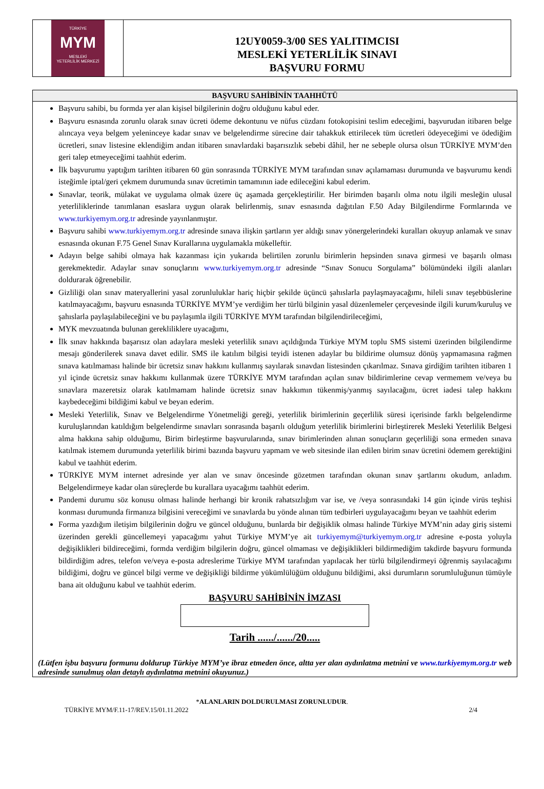TÜRKİYE
MYM
MESLEKİ
YETERLİLİK MERKEZİ
12UY0059-3/00 SES YALITIMCISI
MESLEKİ YETERLİLİK SINAVI
BAŞVURU FORMU
BAŞVURU SAHİBİNİN TAAHHÜTÜ
Başvuru sahibi, bu formda yer alan kişisel bilgilerinin doğru olduğunu kabul eder.
Başvuru esnasında zorunlu olarak sınav ücreti ödeme dekontunu ve nüfus cüzdanı fotokopisini teslim edeceğimi, başvurudan itibaren belge alıncaya veya belgem yeleninceye kadar sınav ve belgelendirme sürecine dair tahakkuk ettirilecek tüm ücretleri ödeyeceğimi ve ödediğim ücretleri, sınav listesine eklendiğim andan itibaren sınavlardaki başarısızlık sebebi dâhil, her ne sebeple olursa olsun TÜRKİYE MYM’den geri talep etmeyeceğimi taahhüt ederim.
İlk başvurumu yaptığım tarihten itibaren 60 gün sonrasında TÜRKİYE MYM tarafından sınav açılamaması durumunda ve başvurumu kendi isteğimle iptal/geri çekmem durumunda sınav ücretimin tamamının iade edileceğini kabul ederim.
Sınavlar, teorik, mülakat ve uygulama olmak üzere üç aşamada gerçekleştirilir. Her birimden başarılı olma notu ilgili mesleğin ulusal yeterliliklerinde tanımlanan esaslara uygun olarak belirlenmiş, sınav esnasında dağıtılan F.50 Aday Bilgilendirme Formlarında ve www.turkiyemym.org.tr adresinde yayınlanmıştır.
Başvuru sahibi www.turkiyemym.org.tr adresinde sınava ilişkin şartların yer aldığı sınav yönergelerindeki kuralları okuyup anlamak ve sınav esnasında okunan F.75 Genel Sınav Kurallarına uygulamakla mükelleftir.
Adayın belge sahibi olmaya hak kazanması için yukarıda belirtilen zorunlu birimlerin hepsinden sınava girmesi ve başarılı olması gerekmektedir. Adaylar sınav sonuçlarını www.turkiyemym.org.tr adresinde “Sınav Sonucu Sorgulama” bölümündeki ilgili alanları doldurarak öğrenebilir.
Gizliliği olan sınav materyallerini yasal zorunluluklar hariç hiçbir şekilde üçüncü şahıslarla paylaşmayacağımı, hileli sınav teşebbüslerine katılmayacağımı, başvuru esnasında TÜRKİYE MYM’ye verdiğim her türlü bilginin yasal düzenlemeler çerçevesinde ilgili kurum/kuruluş ve şahıslarla paylaşılabileceğini ve bu paylaşımla ilgili TÜRKİYE MYM tarafından bilgilendirileceğimi,
MYK mevzuatında bulunan gerekliliklere uyacağımı,
İlk sınav hakkında başarısız olan adaylara mesleki yeterlilik sınavı açıldığında Türkiye MYM toplu SMS sistemi üzerinden bilgilendirme mesajı gönderilerek sınava davet edilir. SMS ile katılım bilgisi teyidi istenen adaylar bu bildirime olumsuz dönüş yapmamasına rağmen sınava katılmaması halinde bir ücretsiz sınav hakkını kullanmış sayılarak sınavdan listesinden çıkarılmaz. Sınava girdiğim tarihten itibaren 1 yıl içinde ücretsiz sınav hakkımı kullanmak üzere TÜRKİYE MYM tarafından açılan sınav bildirimlerine cevap vermemem ve/veya bu sınavlara mazeretsiz olarak katılmamam halinde ücretsiz sınav hakkımın tükenmiş/yanmış sayılacağını, ücret iadesi talep hakkını kaybedeceğimi bildiğimi kabul ve beyan ederim.
Mesleki Yeterlilik, Sınav ve Belgelendirme Yönetmeliği gereği, yeterlilik birimlerinin geçerlilik süresi içerisinde farklı belgelendirme kuruluşlarından katıldığım belgelendirme sınavları sonrasında başarılı olduğum yeterlilik birimlerini birleştirerek Mesleki Yeterlilik Belgesi alma hakkına sahip olduğumu, Birim birleştirme başvurularında, sınav birimlerinden alınan sonuçların geçerliliği sona ermeden sınava katılmak istemem durumunda yeterlilik birimi bazında başvuru yapmam ve web sitesinde ilan edilen birim sınav ücretini ödemem gerektiğini kabul ve taahhüt ederim.
TÜRKİYE MYM internet adresinde yer alan ve sınav öncesinde gözetmen tarafından okunan sınav şartlarını okudum, anladım. Belgelendirmeye kadar olan süreçlerde bu kurallara uyacağımı taahhüt ederim.
Pandemi durumu söz konusu olması halinde herhangi bir kronik rahatsızlığım var ise, ve /veya sonrasındaki 14 gün içinde virüs teşhisi konması durumunda firmanıza bilgisini vereceğimi ve sınavlarda bu yönde alınan tüm tedbirleri uygulayacağımı beyan ve taahhüt ederim
Forma yazdığım iletişim bilgilerinin doğru ve güncel olduğunu, bunlarda bir değişiklik olması halinde Türkiye MYM’nin aday giriş sistemi üzerinden gerekli güncellemeyi yapacağımı yahut Türkiye MYM’ye ait turkiyemym@turkiyemym.org.tr adresine e-posta yoluyla değişiklikleri bildireceğimi, formda verdiğim bilgilerin doğru, güncel olmaması ve değişiklikleri bildirmediğim takdirde başvuru formunda bildirdiğim adres, telefon ve/veya e-posta adreslerime Türkiye MYM tarafından yapılacak her türlü bilgilendirmeyi öğrenmiş sayılacağımı bildiğimi, doğru ve güncel bilgi verme ve değişikliği bildirme yükümlülüğüm olduğunu bildiğimi, aksi durumların sorumluluğunun tümüyle bana ait olduğunu kabul ve taahhüt ederim.
BAŞVURU SAHİBİNİN İMZASI
Tarih ....../....../20.....
(Lütfen işbu başvuru formunu doldurup Türkiye MYM’ye ibraz etmeden önce, altta yer alan aydınlatma metnini ve www.turkiyemym.org.tr web adresinde sunulmuş olan detaylı aydınlatma metnini okuyunuz.)
*ALANLARIN DOLDURULMASI ZORUNLUDUR.
TÜRKİYE MYM/F.11-17/REV.15/01.11.2022 2/4